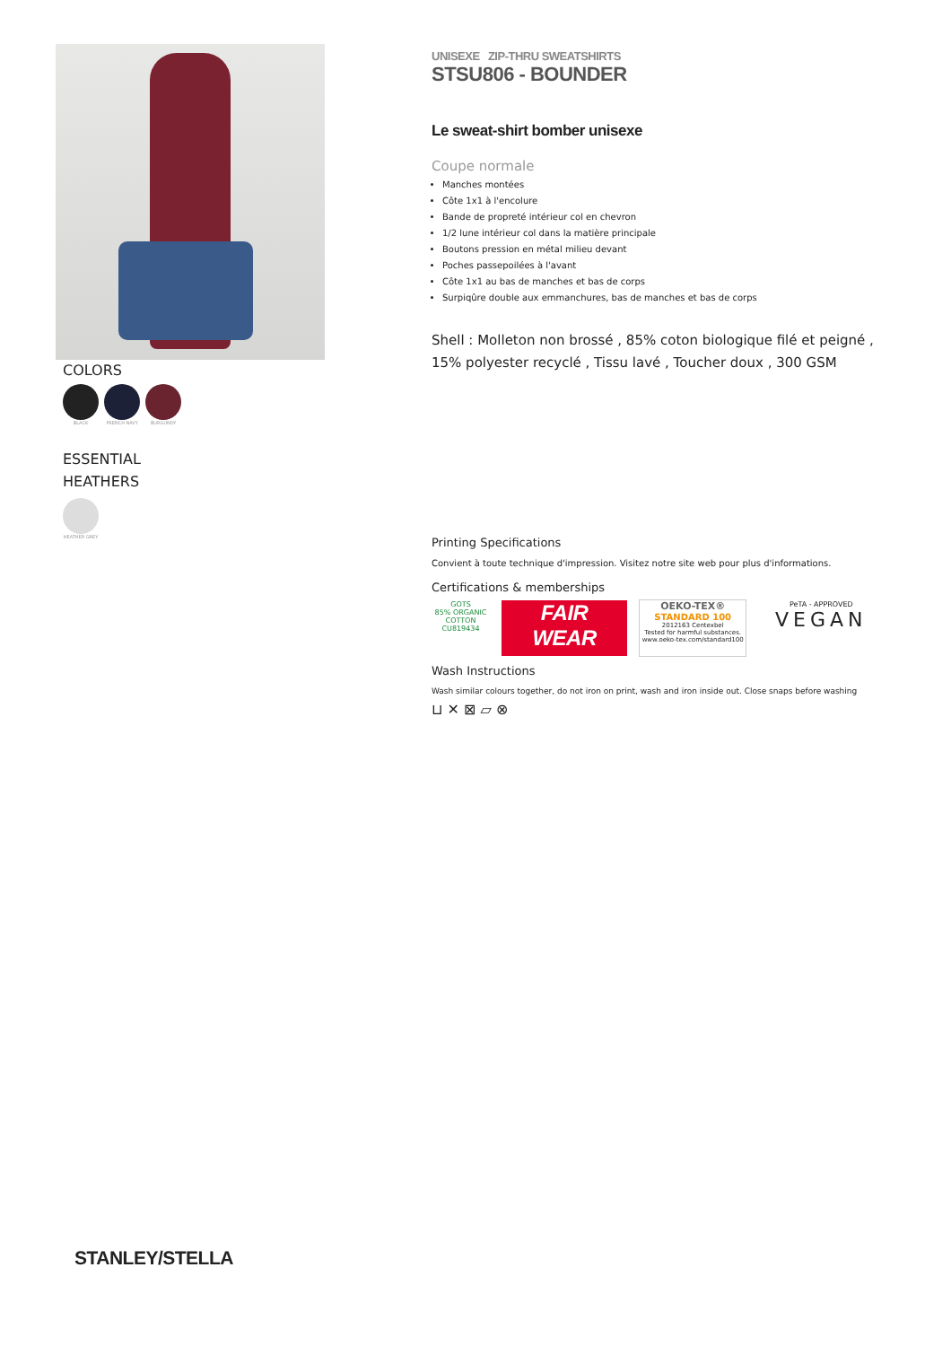COLORS
BLACK FRENCH NAVY BURGUNDY
ESSENTIAL
HEATHERS
HEATHER GREY
UNISEXE ZIP-THRU SWEATSHIRTS
STSU806 - BOUNDER
Le sweat-shirt bomber unisexe
Coupe normale
Manches montées
Côte 1x1 à l'encolure
Bande de propreté intérieur col en chevron
1/2 lune intérieur col dans la matière principale
Boutons pression en métal milieu devant
Poches passepoilées à l'avant
Côte 1x1 au bas de manches et bas de corps
Surpiqûre double aux emmanchures, bas de manches et bas de corps
Shell : Molleton non brossé , 85% coton biologique filé et peigné , 15% polyester recyclé , Tissu lavé , Toucher doux , 300 GSM
Printing Specifications
Convient à toute technique d'impression. Visitez notre site web pour plus d'informations.
Certifications & memberships
GOTS
85% ORGANIC COTTON
CU819434 FAIR
WEAR OEKO-TEX®
STANDARD 100
2012163 Centexbel
Tested for harmful substances.
www.oeko-tex.com/standard100 PeTA - APPROVED
VEGAN
Wash Instructions
Wash similar colours together, do not iron on print, wash and iron inside out. Close snaps before washing
⊔ ✕ ⊠ ⏥ ⊗
STANLEY/STELLA